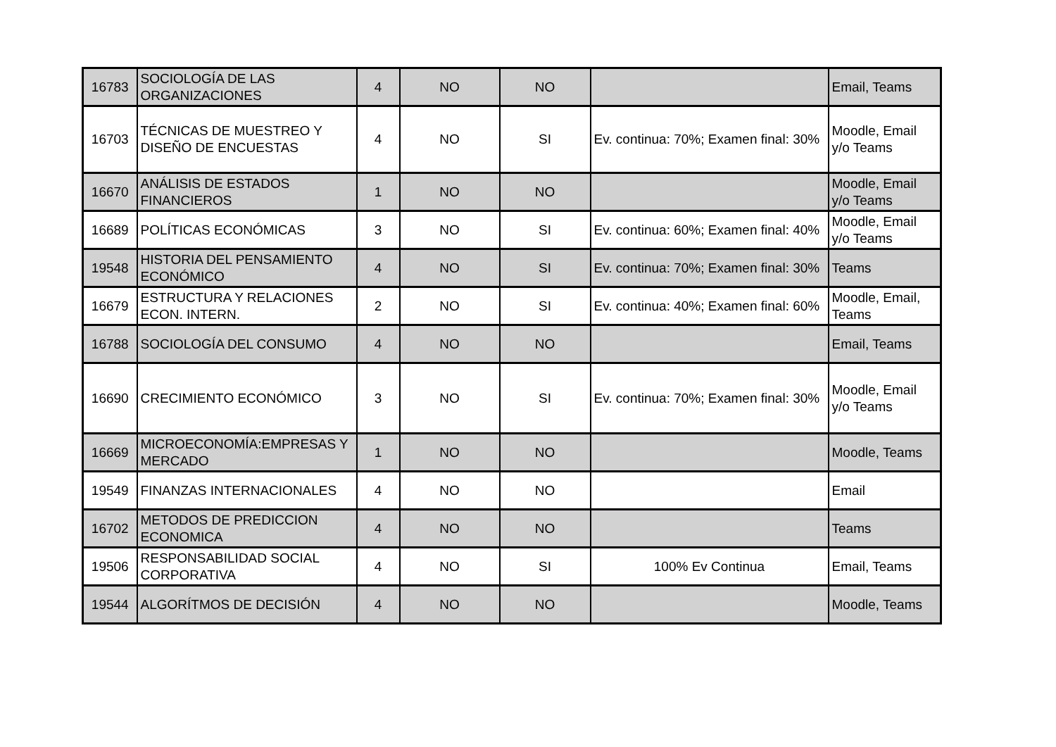| 16783 | SOCIOLOGÍA DE LAS ORGANIZACIONES | 4 | NO | NO | | Email, Teams |
| 16703 | TÉCNICAS DE MUESTREO Y DISEÑO DE ENCUESTAS | 4 | NO | SI | Ev. continua: 70%; Examen final: 30% | Moodle, Email y/o Teams |
| 16670 | ANÁLISIS DE ESTADOS FINANCIEROS | 1 | NO | NO | | Moodle, Email y/o Teams |
| 16689 | POLÍTICAS ECONÓMICAS | 3 | NO | SI | Ev. continua: 60%; Examen final: 40% | Moodle, Email y/o Teams |
| 19548 | HISTORIA DEL PENSAMIENTO ECONÓMICO | 4 | NO | SI | Ev. continua: 70%; Examen final: 30% | Teams |
| 16679 | ESTRUCTURA Y RELACIONES ECON. INTERN. | 2 | NO | SI | Ev. continua: 40%; Examen final: 60% | Moodle, Email, Teams |
| 16788 | SOCIOLOGÍA DEL CONSUMO | 4 | NO | NO | | Email, Teams |
| 16690 | CRECIMIENTO ECONÓMICO | 3 | NO | SI | Ev. continua: 70%; Examen final: 30% | Moodle, Email y/o Teams |
| 16669 | MICROECONOMÍA:EMPRESAS Y MERCADO | 1 | NO | NO | | Moodle, Teams |
| 19549 | FINANZAS INTERNACIONALES | 4 | NO | NO | | Email |
| 16702 | METODOS DE PREDICCION ECONOMICA | 4 | NO | NO | | Teams |
| 19506 | RESPONSABILIDAD SOCIAL CORPORATIVA | 4 | NO | SI | 100% Ev Continua | Email, Teams |
| 19544 | ALGORÍTMOS DE DECISIÓN | 4 | NO | NO | | Moodle, Teams |